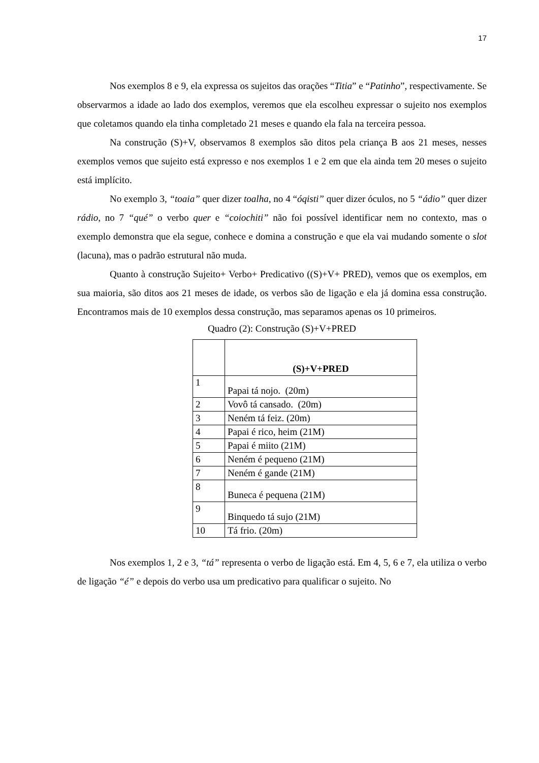17
Nos exemplos 8 e 9, ela expressa os sujeitos das orações “Titia” e “Patinho”, respectivamente. Se observarmos a idade ao lado dos exemplos, veremos que ela escolheu expressar o sujeito nos exemplos que coletamos quando ela tinha completado 21 meses e quando ela fala na terceira pessoa.
Na construção (S)+V, observamos 8 exemplos são ditos pela criança B aos 21 meses, nesses exemplos vemos que sujeito está expresso e nos exemplos 1 e 2 em que ela ainda tem 20 meses o sujeito está implícito.
No exemplo 3, “toaia” quer dizer toalha, no 4 “óqisti” quer dizer óculos, no 5 “ádio” quer dizer rádio, no 7 “qué” o verbo quer e “coiochiti” não foi possível identificar nem no contexto, mas o exemplo demonstra que ela segue, conhece e domina a construção e que ela vai mudando somente o slot (lacuna), mas o padrão estrutural não muda.
Quanto à construção Sujeito+ Verbo+ Predicativo ((S)+V+ PRED), vemos que os exemplos, em sua maioria, são ditos aos 21 meses de idade, os verbos são de ligação e ela já domina essa construção. Encontramos mais de 10 exemplos dessa construção, mas separamos apenas os 10 primeiros.
Quadro (2): Construção (S)+V+PRED
| | (S)+V+PRED |
| --- | --- |
| 1 | Papai tá nojo. (20m) |
| 2 | Vovô tá cansado. (20m) |
| 3 | Neném tá feiz. (20m) |
| 4 | Papai é rico, heim (21M) |
| 5 | Papai é miito (21M) |
| 6 | Neném é pequeno (21M) |
| 7 | Neném é gande (21M) |
| 8 | Buneca é pequena (21M) |
| 9 | Binquedo tá sujo (21M) |
| 10 | Tá frio. (20m) |
Nos exemplos 1, 2 e 3, “tá” representa o verbo de ligação está. Em 4, 5, 6 e 7, ela utiliza o verbo de ligação “é” e depois do verbo usa um predicativo para qualificar o sujeito. No